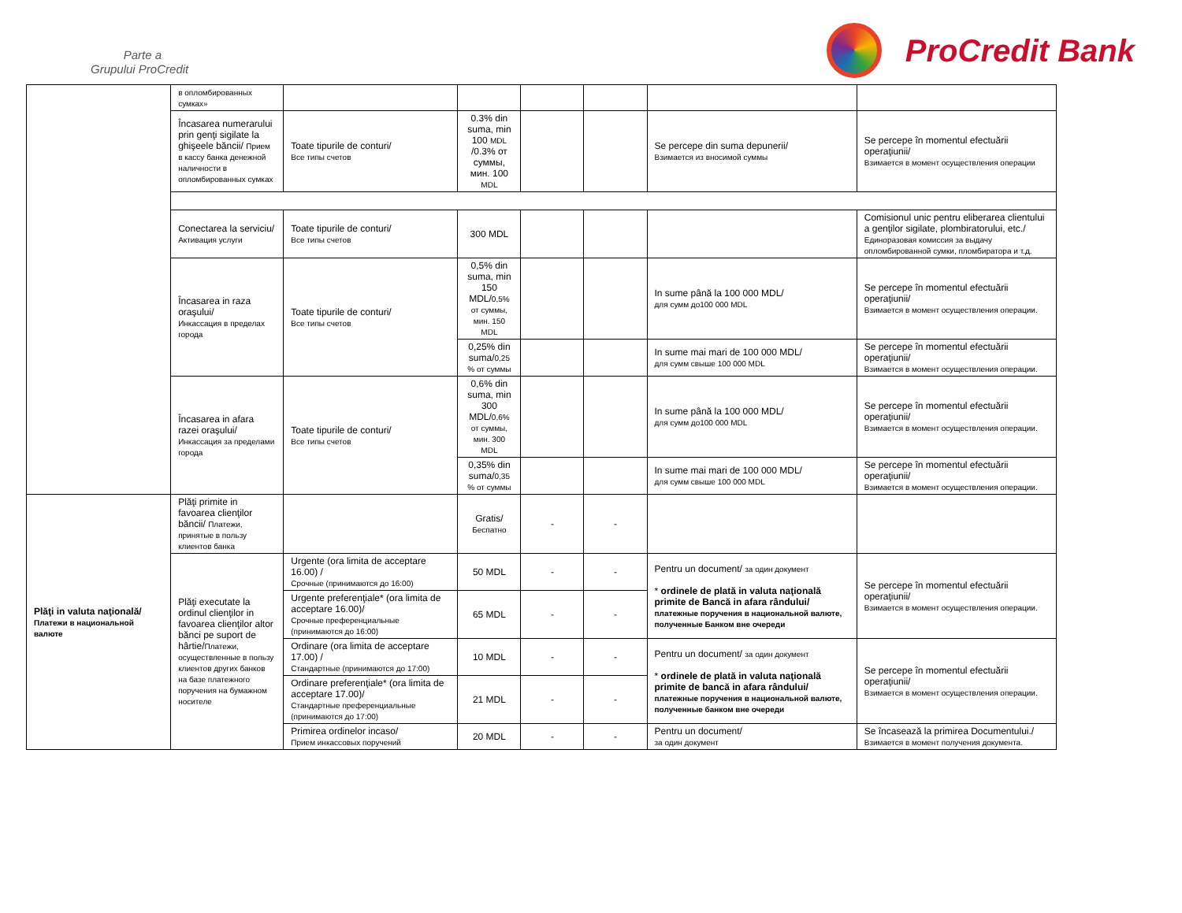Parte a
Grupului ProCredit
ProCredit Bank
| | в опломбированных сумках» | | | | | | |
| | Încasarea numerarului prin genţi sigilate la ghişeele băncii/ Прием в кассу банка денежной наличности в опломбированных сумках | Toate tipurile de conturi/ Все типы счетов | 0.3% din suma, min 100 MDL /0.3% от суммы, мин. 100 MDL | | | Se percepe din suma depunerii/ Взимается из вносимой суммы | Se percepe în momentul efectuării operaţiunii/ Взимается в момент осуществления операции |
| | Conectarea la serviciu/ Активация услуги | Toate tipurile de conturi/ Все типы счетов | 300 MDL | | | | Comisionul unic pentru eliberarea clientului a genţilor sigilate, plombiratorului, etc./ Единоразовая комиссия за выдачу опломбированной сумки, пломбиратора и т.д. |
| | Încasarea in raza oraşului/ Инкассация в пределах города | Toate tipurile de conturi/ Все типы счетов | 0,5% din suma, min 150 MDL/ 0,5% от суммы, мин. 150 MDL | | | In sume până la 100 000 MDL/ для сумм до100 000 MDL | Se percepe în momentul efectuării operaţiunii/ Взимается в момент осуществления операции. |
| | | | 0,25% din suma/ 0,25 % от суммы | | | In sume mai mari de 100 000 MDL/ для сумм свыше 100 000 MDL | Se percepe în momentul efectuării operaţiunii/ Взимается в момент осуществления операции. |
| | Încasarea in afara razei oraşului/ Инкассация за пределами города | Toate tipurile de conturi/ Все типы счетов | 0,6% din suma, min 300 MDL/ 0,6% от суммы, мин. 300 MDL | | | In sume până la 100 000 MDL/ для сумм до100 000 MDL | Se percepe în momentul efectuării operaţiunii/ Взимается в момент осуществления операции. |
| | | | 0,35% din suma/ 0,35 % от суммы | | | In sume mai mari de 100 000 MDL/ для сумм свыше 100 000 MDL | Se percepe în momentul efectuării operaţiunii/ Взимается в момент осуществления операции. |
| Plăţi in valuta naţională/ Платежи в национальной валюте | Plăţi primite in favoarea clienţilor băncii/ Платежи, принятые в пользу клиентов банка | | Gratis/ Беспатно | - | - | | |
| | Plăţi executate la ordinul clienţilor in favoarea clienţilor altor bănci pe suport de hârtie/ Платежи, осуществленные в пользу клиентов других банков на базе платежного поручения на бумажном носителе | Urgente (ora limita de acceptare 16.00) / Срочные (принимаются до 16:00) | 50 MDL | - | - | Pentru un document/ за один документ * ordinele de plată in valuta naţională primite de Bancă in afara rândului/ платежные поручения в национальной валюте, полученные Банком вне очереди | Se percepe în momentul efectuării operaţiunii/ Взимается в момент осуществления операции. |
| | | Urgente preferenţiale* (ora limita de acceptare 16.00)/ Срочные преференциальные (принимаются до 16:00) | 65 MDL | - | - | | |
| | | Ordinare (ora limita de acceptare 17.00) / Стандартные (принимаются до 17:00) | 10 MDL | - | - | Pentru un document/ за один документ * ordinele de plată in valuta naţională primite de bancă in afara rândului/ платежные поручения в национальной валюте, полученные банком вне очереди | Se percepe în momentul efectuării operaţiunii/ Взимается в момент осуществления операции. |
| | | Ordinare preferenţiale* (ora limita de acceptare 17.00)/ Стандартные преференциальные (принимаются до 17:00) | 21 MDL | - | - | | |
| | | Primirea ordinelor incaso/ Прием инкассовых поручений | 20 MDL | - | - | Pentru un document/ за один документ | Se încasează la primirea Documentului./ Взимается в момент получения документа. |